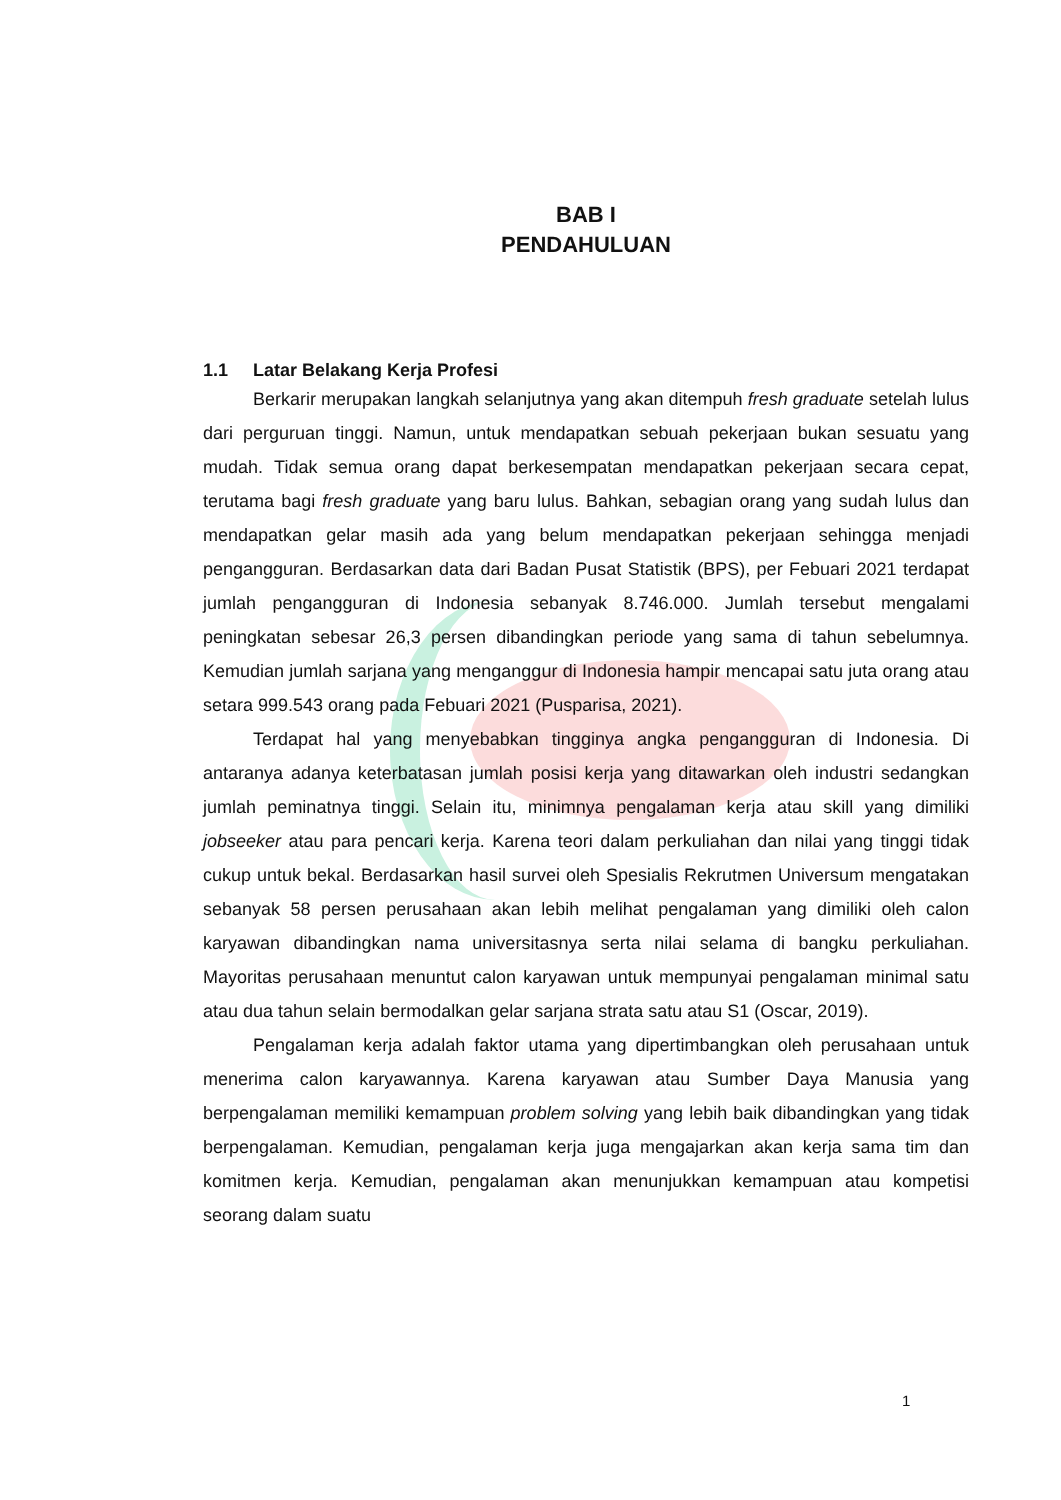BAB I
PENDAHULUAN
1.1 Latar Belakang Kerja Profesi
Berkarir merupakan langkah selanjutnya yang akan ditempuh fresh graduate setelah lulus dari perguruan tinggi. Namun, untuk mendapatkan sebuah pekerjaan bukan sesuatu yang mudah. Tidak semua orang dapat berkesempatan mendapatkan pekerjaan secara cepat, terutama bagi fresh graduate yang baru lulus. Bahkan, sebagian orang yang sudah lulus dan mendapatkan gelar masih ada yang belum mendapatkan pekerjaan sehingga menjadi pengangguran. Berdasarkan data dari Badan Pusat Statistik (BPS), per Febuari 2021 terdapat jumlah pengangguran di Indonesia sebanyak 8.746.000. Jumlah tersebut mengalami peningkatan sebesar 26,3 persen dibandingkan periode yang sama di tahun sebelumnya. Kemudian jumlah sarjana yang menganggur di Indonesia hampir mencapai satu juta orang atau setara 999.543 orang pada Febuari 2021 (Pusparisa, 2021).
Terdapat hal yang menyebabkan tingginya angka pengangguran di Indonesia. Di antaranya adanya keterbatasan jumlah posisi kerja yang ditawarkan oleh industri sedangkan jumlah peminatnya tinggi. Selain itu, minimnya pengalaman kerja atau skill yang dimiliki jobseeker atau para pencari kerja. Karena teori dalam perkuliahan dan nilai yang tinggi tidak cukup untuk bekal. Berdasarkan hasil survei oleh Spesialis Rekrutmen Universum mengatakan sebanyak 58 persen perusahaan akan lebih melihat pengalaman yang dimiliki oleh calon karyawan dibandingkan nama universitasnya serta nilai selama di bangku perkuliahan. Mayoritas perusahaan menuntut calon karyawan untuk mempunyai pengalaman minimal satu atau dua tahun selain bermodalkan gelar sarjana strata satu atau S1 (Oscar, 2019).
Pengalaman kerja adalah faktor utama yang dipertimbangkan oleh perusahaan untuk menerima calon karyawannya. Karena karyawan atau Sumber Daya Manusia yang berpengalaman memiliki kemampuan problem solving yang lebih baik dibandingkan yang tidak berpengalaman. Kemudian, pengalaman kerja juga mengajarkan akan kerja sama tim dan komitmen kerja. Kemudian, pengalaman akan menunjukkan kemampuan atau kompetisi seorang dalam suatu
1